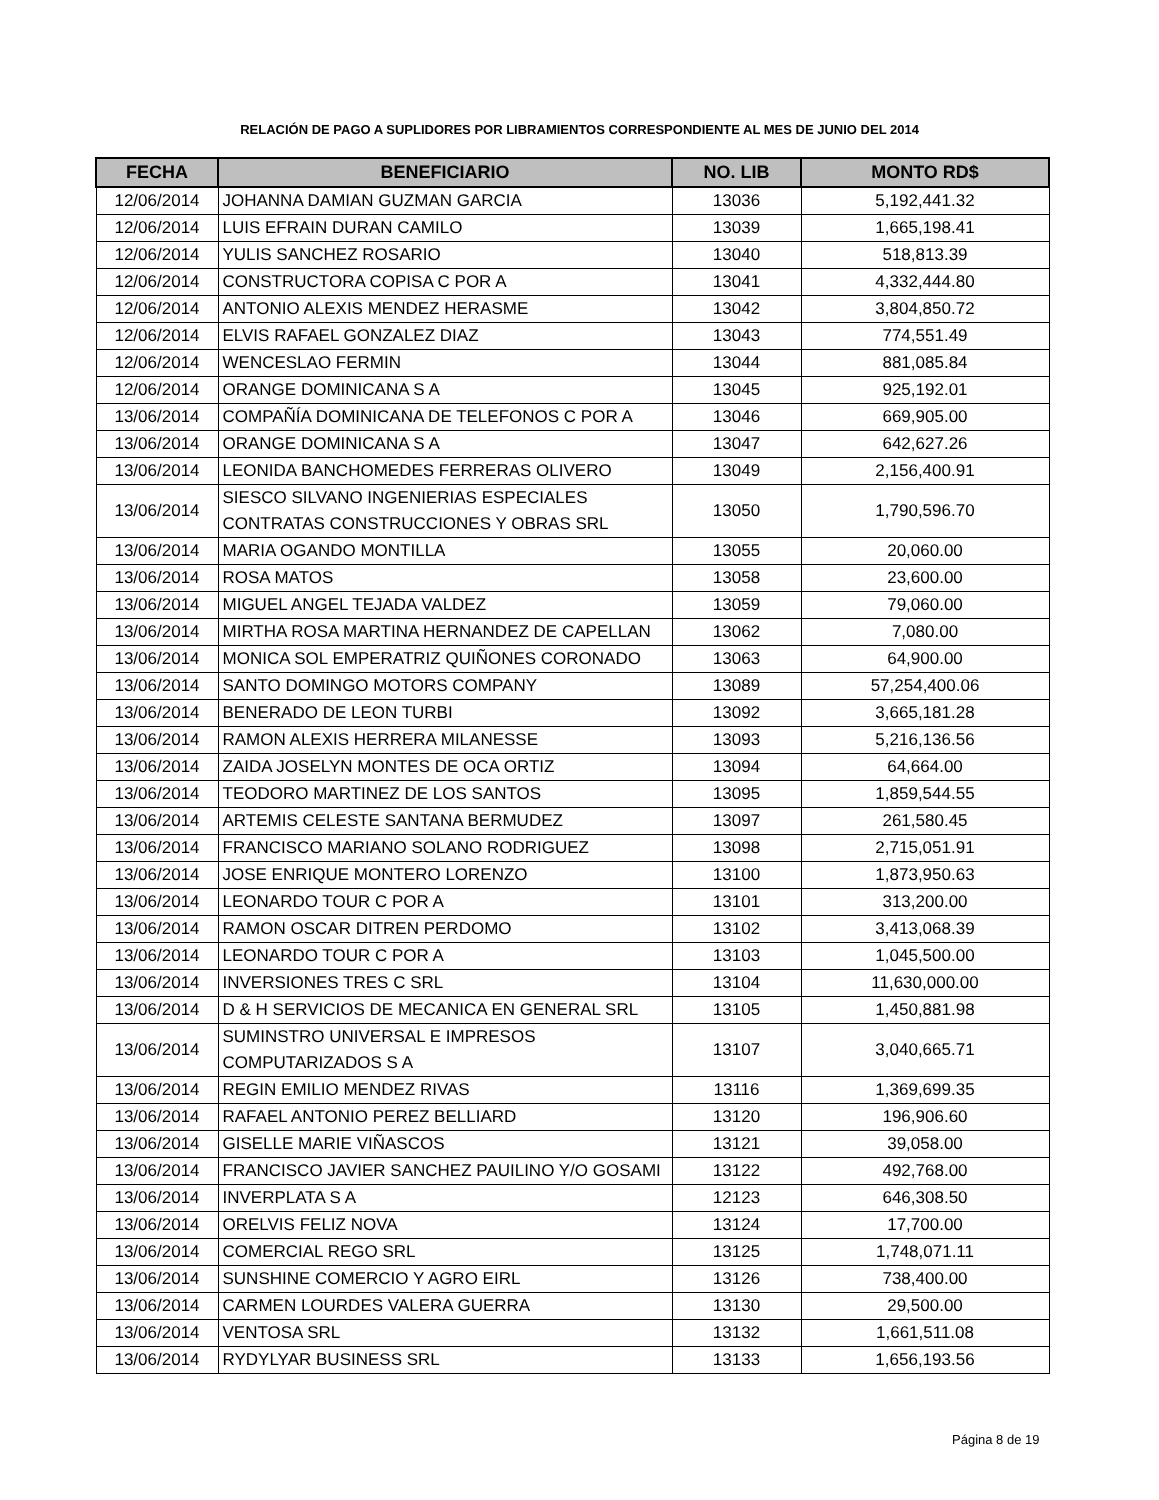RELACIÓN DE PAGO A SUPLIDORES POR LIBRAMIENTOS CORRESPONDIENTE AL MES DE JUNIO DEL 2014
| FECHA | BENEFICIARIO | NO. LIB | MONTO RD$ |
| --- | --- | --- | --- |
| 12/06/2014 | JOHANNA DAMIAN GUZMAN GARCIA | 13036 | 5,192,441.32 |
| 12/06/2014 | LUIS EFRAIN DURAN CAMILO | 13039 | 1,665,198.41 |
| 12/06/2014 | YULIS SANCHEZ ROSARIO | 13040 | 518,813.39 |
| 12/06/2014 | CONSTRUCTORA COPISA C POR A | 13041 | 4,332,444.80 |
| 12/06/2014 | ANTONIO ALEXIS MENDEZ HERASME | 13042 | 3,804,850.72 |
| 12/06/2014 | ELVIS RAFAEL GONZALEZ DIAZ | 13043 | 774,551.49 |
| 12/06/2014 | WENCESLAO FERMIN | 13044 | 881,085.84 |
| 12/06/2014 | ORANGE DOMINICANA S A | 13045 | 925,192.01 |
| 13/06/2014 | COMPAÑÍA DOMINICANA DE TELEFONOS C POR A | 13046 | 669,905.00 |
| 13/06/2014 | ORANGE DOMINICANA S A | 13047 | 642,627.26 |
| 13/06/2014 | LEONIDA BANCHOMEDES FERRERAS OLIVERO | 13049 | 2,156,400.91 |
| 13/06/2014 | SIESCO SILVANO INGENIERIAS ESPECIALES CONTRATAS CONSTRUCCIONES Y OBRAS SRL | 13050 | 1,790,596.70 |
| 13/06/2014 | MARIA OGANDO MONTILLA | 13055 | 20,060.00 |
| 13/06/2014 | ROSA MATOS | 13058 | 23,600.00 |
| 13/06/2014 | MIGUEL ANGEL TEJADA VALDEZ | 13059 | 79,060.00 |
| 13/06/2014 | MIRTHA ROSA MARTINA HERNANDEZ DE CAPELLAN | 13062 | 7,080.00 |
| 13/06/2014 | MONICA SOL EMPERATRIZ QUIÑONES CORONADO | 13063 | 64,900.00 |
| 13/06/2014 | SANTO DOMINGO MOTORS COMPANY | 13089 | 57,254,400.06 |
| 13/06/2014 | BENERADO DE LEON TURBI | 13092 | 3,665,181.28 |
| 13/06/2014 | RAMON ALEXIS HERRERA MILANESSE | 13093 | 5,216,136.56 |
| 13/06/2014 | ZAIDA JOSELYN MONTES DE OCA ORTIZ | 13094 | 64,664.00 |
| 13/06/2014 | TEODORO MARTINEZ DE LOS SANTOS | 13095 | 1,859,544.55 |
| 13/06/2014 | ARTEMIS CELESTE SANTANA BERMUDEZ | 13097 | 261,580.45 |
| 13/06/2014 | FRANCISCO MARIANO SOLANO RODRIGUEZ | 13098 | 2,715,051.91 |
| 13/06/2014 | JOSE ENRIQUE MONTERO LORENZO | 13100 | 1,873,950.63 |
| 13/06/2014 | LEONARDO TOUR C POR A | 13101 | 313,200.00 |
| 13/06/2014 | RAMON OSCAR DITREN PERDOMO | 13102 | 3,413,068.39 |
| 13/06/2014 | LEONARDO TOUR C POR A | 13103 | 1,045,500.00 |
| 13/06/2014 | INVERSIONES TRES C SRL | 13104 | 11,630,000.00 |
| 13/06/2014 | D & H SERVICIOS DE MECANICA EN GENERAL SRL | 13105 | 1,450,881.98 |
| 13/06/2014 | SUMINSTRO UNIVERSAL E IMPRESOS COMPUTARIZADOS S A | 13107 | 3,040,665.71 |
| 13/06/2014 | REGIN EMILIO MENDEZ RIVAS | 13116 | 1,369,699.35 |
| 13/06/2014 | RAFAEL ANTONIO PEREZ BELLIARD | 13120 | 196,906.60 |
| 13/06/2014 | GISELLE MARIE VIÑASCOS | 13121 | 39,058.00 |
| 13/06/2014 | FRANCISCO JAVIER SANCHEZ PAUILINO Y/O GOSAMI | 13122 | 492,768.00 |
| 13/06/2014 | INVERPLATA S A | 12123 | 646,308.50 |
| 13/06/2014 | ORELVIS FELIZ NOVA | 13124 | 17,700.00 |
| 13/06/2014 | COMERCIAL REGO SRL | 13125 | 1,748,071.11 |
| 13/06/2014 | SUNSHINE COMERCIO Y AGRO EIRL | 13126 | 738,400.00 |
| 13/06/2014 | CARMEN LOURDES VALERA GUERRA | 13130 | 29,500.00 |
| 13/06/2014 | VENTOSA SRL | 13132 | 1,661,511.08 |
| 13/06/2014 | RYDYLYAR BUSINESS SRL | 13133 | 1,656,193.56 |
Página 8 de 19